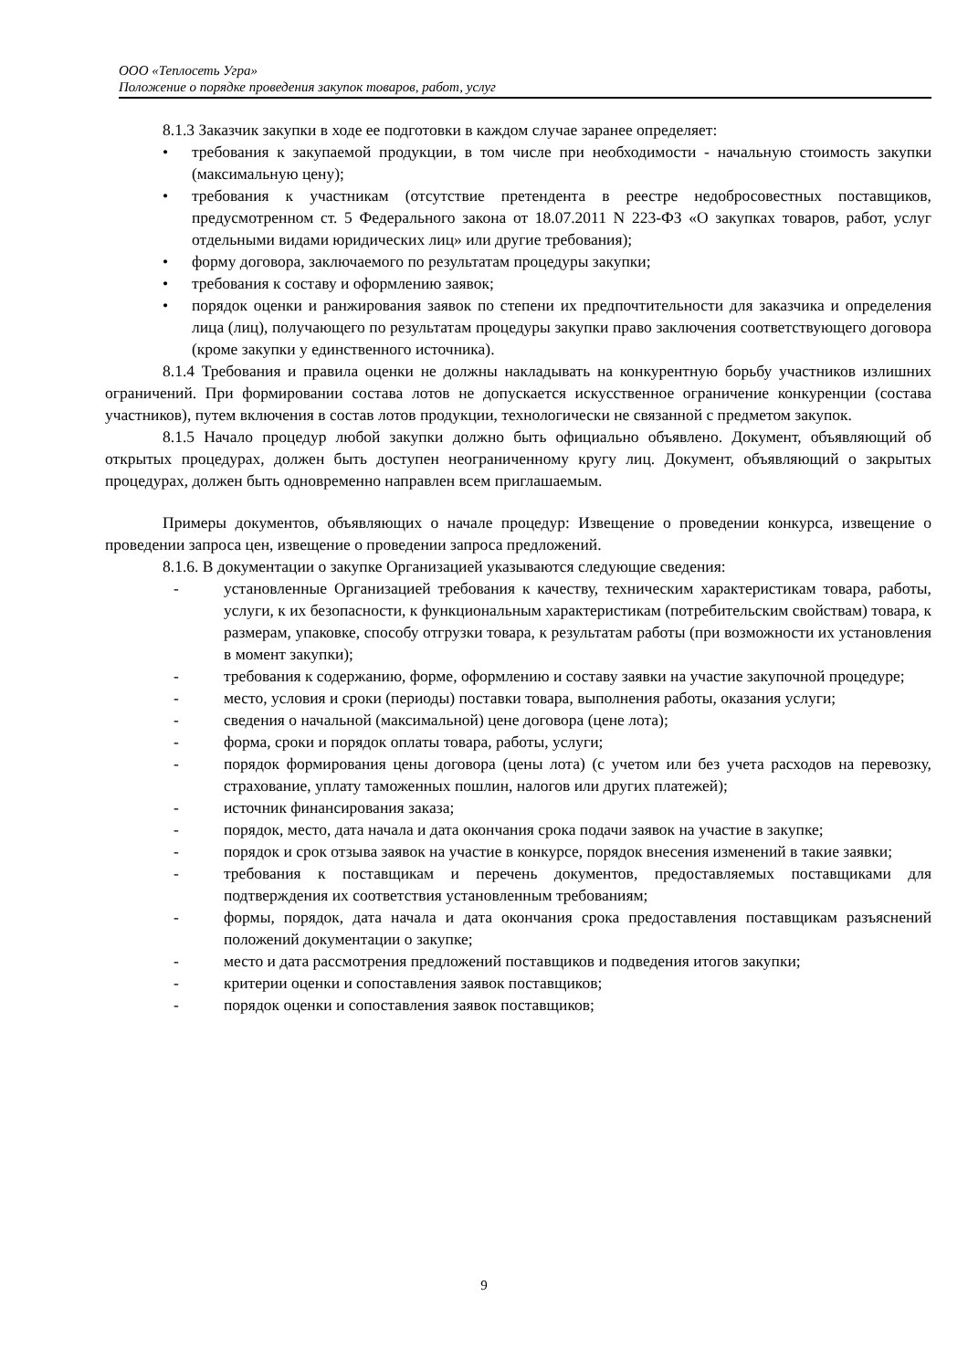ООО «Теплосеть Угра»
Положение о порядке проведения закупок товаров, работ, услуг
8.1.3 Заказчик закупки в ходе ее подготовки в каждом случае заранее определяет:
• требования к закупаемой продукции, в том числе при необходимости - начальную стоимость закупки (максимальную цену);
• требования к участникам (отсутствие претендента в реестре недобросовестных поставщиков, предусмотренном ст. 5 Федерального закона от 18.07.2011 N 223-ФЗ «О закупках товаров, работ, услуг отдельными видами юридических лиц» или другие требования);
• форму договора, заключаемого по результатам процедуры закупки;
• требования к составу и оформлению заявок;
• порядок оценки и ранжирования заявок по степени их предпочтительности для заказчика и определения лица (лиц), получающего по результатам процедуры закупки право заключения соответствующего договора (кроме закупки у единственного источника).
8.1.4 Требования и правила оценки не должны накладывать на конкурентную борьбу участников излишних ограничений. При формировании состава лотов не допускается искусственное ограничение конкуренции (состава участников), путем включения в состав лотов продукции, технологически не связанной с предметом закупок.
8.1.5 Начало процедур любой закупки должно быть официально объявлено. Документ, объявляющий об открытых процедурах, должен быть доступен неограниченному кругу лиц. Документ, объявляющий о закрытых процедурах, должен быть одновременно направлен всем приглашаемым.
Примеры документов, объявляющих о начале процедур: Извещение о проведении конкурса, извещение о проведении запроса цен, извещение о проведении запроса предложений.
8.1.6. В документации о закупке Организацией указываются следующие сведения:
- установленные Организацией требования к качеству, техническим характеристикам товара, работы, услуги, к их безопасности, к функциональным характеристикам (потребительским свойствам) товара, к размерам, упаковке, способу отгрузки товара, к результатам работы (при возможности их установления в момент закупки);
- требования к содержанию, форме, оформлению и составу заявки на участие закупочной процедуре;
- место, условия и сроки (периоды) поставки товара, выполнения работы, оказания услуги;
- сведения о начальной (максимальной) цене договора (цене лота);
- форма, сроки и порядок оплаты товара, работы, услуги;
- порядок формирования цены договора (цены лота) (с учетом или без учета расходов на перевозку, страхование, уплату таможенных пошлин, налогов или других платежей);
- источник финансирования заказа;
- порядок, место, дата начала и дата окончания срока подачи заявок на участие в закупке;
- порядок и срок отзыва заявок на участие в конкурсе, порядок внесения изменений в такие заявки;
- требования к поставщикам и перечень документов, предоставляемых поставщиками для подтверждения их соответствия установленным требованиям;
- формы, порядок, дата начала и дата окончания срока предоставления поставщикам разъяснений положений документации о закупке;
- место и дата рассмотрения предложений поставщиков и подведения итогов закупки;
- критерии оценки и сопоставления заявок поставщиков;
- порядок оценки и сопоставления заявок поставщиков;
9